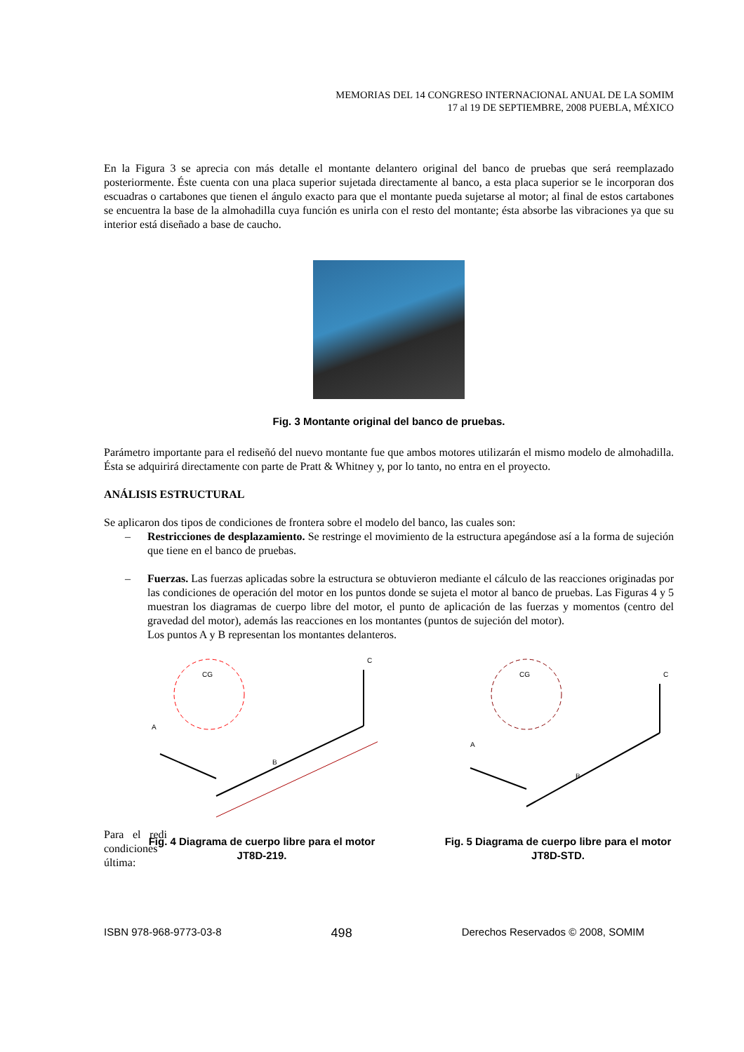MEMORIAS DEL 14 CONGRESO INTERNACIONAL ANUAL DE LA SOMIM
17 al 19 DE SEPTIEMBRE, 2008 PUEBLA, MÉXICO
En la Figura 3 se aprecia con más detalle el montante delantero original del banco de pruebas que será reemplazado posteriormente. Éste cuenta con una placa superior sujetada directamente al banco, a esta placa superior se le incorporan dos escuadras o cartabones que tienen el ángulo exacto para que el montante pueda sujetarse al motor; al final de estos cartabones se encuentra la base de la almohadilla cuya función es unirla con el resto del montante; ésta absorbe las vibraciones ya que su interior está diseñado a base de caucho.
Fig. 3 Montante original del banco de pruebas.
Parámetro importante para el rediseñó del nuevo montante fue que ambos motores utilizarán el mismo modelo de almohadilla. Ésta se adquirirá directamente con parte de Pratt & Whitney y, por lo tanto, no entra en el proyecto.
ANÁLISIS ESTRUCTURAL
Se aplicaron dos tipos de condiciones de frontera sobre el modelo del banco, las cuales son:
– Restricciones de desplazamiento. Se restringe el movimiento de la estructura apegándose así a la forma de sujeción que tiene en el banco de pruebas.
– Fuerzas. Las fuerzas aplicadas sobre la estructura se obtuvieron mediante el cálculo de las reacciones originadas por las condiciones de operación del motor en los puntos donde se sujeta el motor al banco de pruebas. Las Figuras 4 y 5 muestran los diagramas de cuerpo libre del motor, el punto de aplicación de las fuerzas y momentos (centro del gravedad del motor), además las reacciones en los montantes (puntos de sujeción del motor).
Los puntos A y B representan los montantes delanteros.
CG
A
B
C
Fig. 4 Diagrama de cuerpo libre para el motor JT8D-219.
CG
A
B
C
Fig. 5 Diagrama de cuerpo libre para el motor JT8D-STD.
Para el redi condiciones última:
ISBN 978-968-9773-03-8 498 Derechos Reservados © 2008, SOMIM